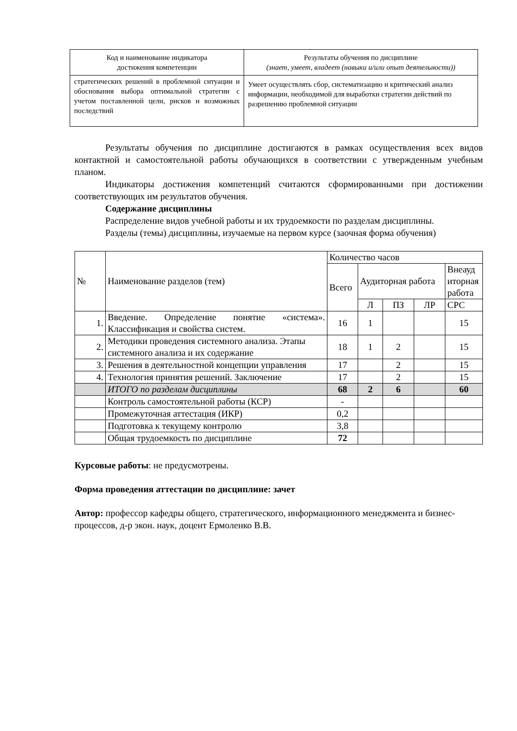| Код и наименование индикатора достижения компетенции | Результаты обучения по дисциплине (знает, умеет, владеет (навыки и/или опыт деятельности)) |
| --- | --- |
| стратегических решений в проблемной ситуации и обоснования выбора оптимальной стратегии с учетом поставленной цели, рисков и возможных последствий | Умеет осуществлять сбор, систематизацию и критический анализ информации, необходимой для выработки стратегии действий по разрешению проблемной ситуации |
Результаты обучения по дисциплине достигаются в рамках осуществления всех видов контактной и самостоятельной работы обучающихся в соответствии с утвержденным учебным планом.
Индикаторы достижения компетенций считаются сформированными при достижении соответствующих им результатов обучения.
Содержание дисциплины
Распределение видов учебной работы и их трудоемкости по разделам дисциплины.
Разделы (темы) дисциплины, изучаемые на первом курсе (заочная форма обучения)
| № | Наименование разделов (тем) | Количество часов | | | | |
| | | Всего | Аудиторная работа | | | Внеауд иторная работа |
| | | | Л | ПЗ | ЛР | СРС |
| 1. | Введение. Определение понятие «система». Классификация и свойства систем. | 16 | 1 | | | 15 |
| 2. | Методики проведения системного анализа. Этапы системного анализа и их содержание | 18 | 1 | 2 | | 15 |
| 3. | Решения в деятельностной концепции управления | 17 | | 2 | | 15 |
| 4. | Технология принятия решений. Заключение | 17 | | 2 | | 15 |
| | ИТОГО по разделам дисциплины | 68 | 2 | 6 | | 60 |
| | Контроль самостоятельной работы (КСР) | - | | | | |
| | Промежуточная аттестация (ИКР) | 0,2 | | | | |
| | Подготовка к текущему контролю | 3,8 | | | | |
| | Общая трудоемкость по дисциплине | 72 | | | | |
Курсовые работы: не предусмотрены.
Форма проведения аттестации по дисциплине: зачет
Автор: профессор кафедры общего, стратегического, информационного менеджмента и бизнес-процессов, д-р экон. наук, доцент Ермоленко В.В.